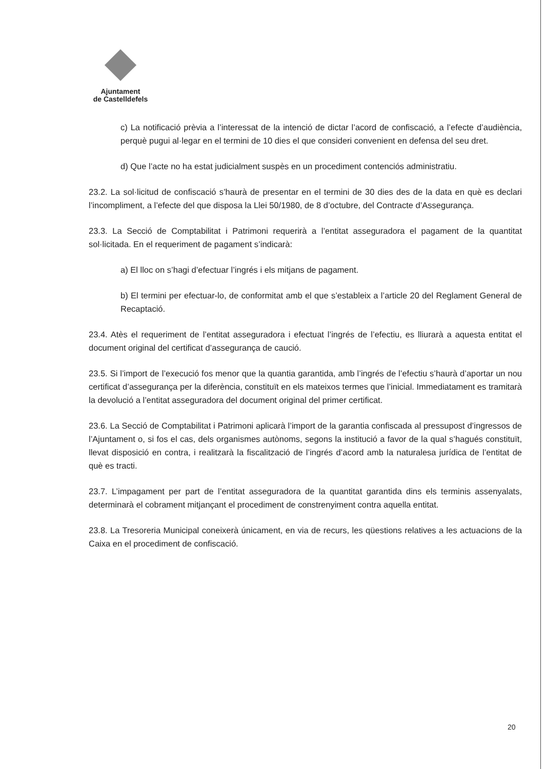Ajuntament
de Castelldefels
c) La notificació prèvia a l’interessat de la intenció de dictar l’acord de confiscació, a l’efecte d’audiència, perquè pugui al·legar en el termini de 10 dies el que consideri convenient en defensa del seu dret.
d) Que l’acte no ha estat judicialment suspès en un procediment contenciós administratiu.
23.2. La sol·licitud de confiscació s’haurà de presentar en el termini de 30 dies des de la data en què es declari l’incompliment, a l’efecte del que disposa la Llei 50/1980, de 8 d’octubre, del Contracte d’Assegurança.
23.3. La Secció de Comptabilitat i Patrimoni requerirà a l’entitat asseguradora el pagament de la quantitat sol·licitada. En el requeriment de pagament s’indicarà:
a) El lloc on s’hagi d’efectuar l’ingrés i els mitjans de pagament.
b) El termini per efectuar-lo, de conformitat amb el que s’estableix a l’article 20 del Reglament General de Recaptació.
23.4. Atès el requeriment de l’entitat asseguradora i efectuat l’ingrés de l’efectiu, es lliurarà a aquesta entitat el document original del certificat d’assegurança de caució.
23.5. Si l’import de l’execució fos menor que la quantia garantida, amb l’ingrés de l’efectiu s’haurà d’aportar un nou certificat d’assegurança per la diferència, constituït en els mateixos termes que l’inicial. Immediatament es tramitarà la devolució a l’entitat asseguradora del document original del primer certificat.
23.6. La Secció de Comptabilitat i Patrimoni aplicarà l’import de la garantia confiscada al pressupost d’ingressos de l’Ajuntament o, si fos el cas, dels organismes autònoms, segons la institució a favor de la qual s’hagués constituït, llevat disposició en contra, i realitzarà la fiscalització de l’ingrés d’acord amb la naturalesa jurídica de l’entitat de què es tracti.
23.7. L’impagament per part de l’entitat asseguradora de la quantitat garantida dins els terminis assenyalats, determinarà el cobrament mitjançant el procediment de constrenyiment contra aquella entitat.
23.8. La Tresoreria Municipal coneixerà únicament, en via de recurs, les qüestions relatives a les actuacions de la Caixa en el procediment de confiscació.
20